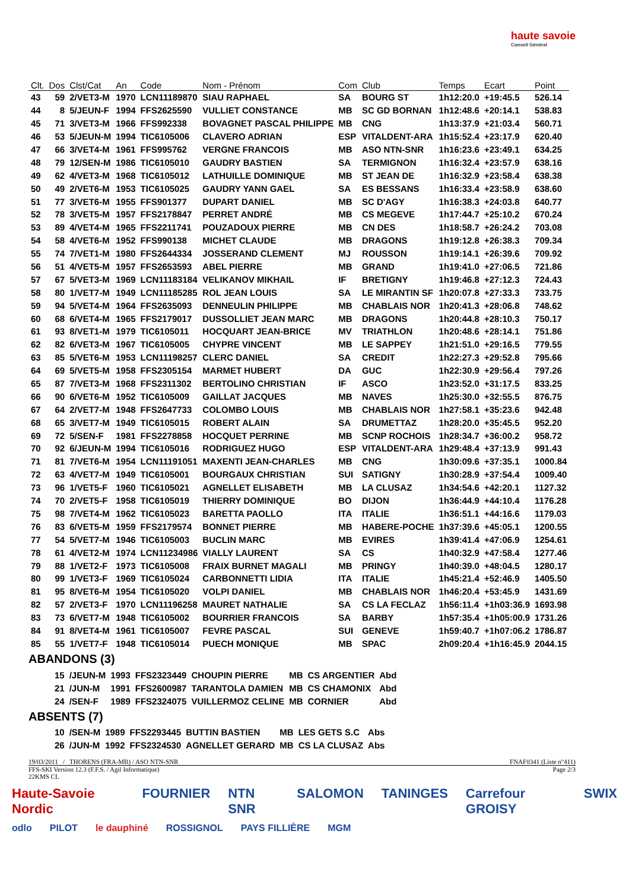haute savoie
Conseil Général
| Clt. | Dos | Clst/Cat | An | Code | Nom - Prénom | Com | Club | Temps | Ecart | Point |
| --- | --- | --- | --- | --- | --- | --- | --- | --- | --- | --- |
| 43 | 59 | 2/VET3-M | 1970 | LCN11189870 | SIAU RAPHAEL | SA | BOURG ST | 1h12:20.0 | +19:45.5 | 526.14 |
| 44 | 8 | 5/JEUN-F | 1994 | FFS2625590 | VULLIET CONSTANCE | MB | SC GD BORNAN | 1h12:48.6 | +20:14.1 | 538.83 |
| 45 | 71 | 3/VET3-M | 1966 | FFS992338 | BOVAGNET PASCAL PHILIPPE | MB | CNG | 1h13:37.9 | +21:03.4 | 560.71 |
| 46 | 53 | 5/JEUN-M | 1994 | TIC6105006 | CLAVERO ADRIAN | ESP | VITALDENT-ARA | 1h15:52.4 | +23:17.9 | 620.40 |
| 47 | 66 | 3/VET4-M | 1961 | FFS995762 | VERGNE FRANCOIS | MB | ASO NTN-SNR | 1h16:23.6 | +23:49.1 | 634.25 |
| 48 | 79 | 12/SEN-M | 1986 | TIC6105010 | GAUDRY BASTIEN | SA | TERMIGNON | 1h16:32.4 | +23:57.9 | 638.16 |
| 49 | 62 | 4/VET3-M | 1968 | TIC6105012 | LATHUILLE DOMINIQUE | MB | ST JEAN DE | 1h16:32.9 | +23:58.4 | 638.38 |
| 50 | 49 | 2/VET6-M | 1953 | TIC6105025 | GAUDRY YANN GAEL | SA | ES BESSANS | 1h16:33.4 | +23:58.9 | 638.60 |
| 51 | 77 | 3/VET6-M | 1955 | FFS901377 | DUPART DANIEL | MB | SC D'AGY | 1h16:38.3 | +24:03.8 | 640.77 |
| 52 | 78 | 3/VET5-M | 1957 | FFS2178847 | PERRET ANDRÉ | MB | CS MEGEVE | 1h17:44.7 | +25:10.2 | 670.24 |
| 53 | 89 | 4/VET4-M | 1965 | FFS2211741 | POUZADOUX PIERRE | MB | CN DES | 1h18:58.7 | +26:24.2 | 703.08 |
| 54 | 58 | 4/VET6-M | 1952 | FFS990138 | MICHET CLAUDE | MB | DRAGONS | 1h19:12.8 | +26:38.3 | 709.34 |
| 55 | 74 | 7/VET1-M | 1980 | FFS2644334 | JOSSERAND CLEMENT | MJ | ROUSSON | 1h19:14.1 | +26:39.6 | 709.92 |
| 56 | 51 | 4/VET5-M | 1957 | FFS2653593 | ABEL PIERRE | MB | GRAND | 1h19:41.0 | +27:06.5 | 721.86 |
| 57 | 67 | 5/VET3-M | 1969 | LCN11183184 | VELIKANOV MIKHAIL | IF | BRETIGNY | 1h19:46.8 | +27:12.3 | 724.43 |
| 58 | 80 | 1/VET7-M | 1949 | LCN11185285 | ROL JEAN LOUIS | SA | LE MIRANTIN SF | 1h20:07.8 | +27:33.3 | 733.75 |
| 59 | 94 | 5/VET4-M | 1964 | FFS2635093 | DENNEULIN PHILIPPE | MB | CHABLAIS NOR | 1h20:41.3 | +28:06.8 | 748.62 |
| 60 | 68 | 6/VET4-M | 1965 | FFS2179017 | DUSSOLLIET JEAN MARC | MB | DRAGONS | 1h20:44.8 | +28:10.3 | 750.17 |
| 61 | 93 | 8/VET1-M | 1979 | TIC6105011 | HOCQUART JEAN-BRICE | MV | TRIATHLON | 1h20:48.6 | +28:14.1 | 751.86 |
| 62 | 82 | 6/VET3-M | 1967 | TIC6105005 | CHYPRE VINCENT | MB | LE SAPPEY | 1h21:51.0 | +29:16.5 | 779.55 |
| 63 | 85 | 5/VET6-M | 1953 | LCN11198257 | CLERC DANIEL | SA | CREDIT | 1h22:27.3 | +29:52.8 | 795.66 |
| 64 | 69 | 5/VET5-M | 1958 | FFS2305154 | MARMET HUBERT | DA | GUC | 1h22:30.9 | +29:56.4 | 797.26 |
| 65 | 87 | 7/VET3-M | 1968 | FFS2311302 | BERTOLINO CHRISTIAN | IF | ASCO | 1h23:52.0 | +31:17.5 | 833.25 |
| 66 | 90 | 6/VET6-M | 1952 | TIC6105009 | GAILLAT JACQUES | MB | NAVES | 1h25:30.0 | +32:55.5 | 876.75 |
| 67 | 64 | 2/VET7-M | 1948 | FFS2647733 | COLOMBO LOUIS | MB | CHABLAIS NOR | 1h27:58.1 | +35:23.6 | 942.48 |
| 68 | 65 | 3/VET7-M | 1949 | TIC6105015 | ROBERT ALAIN | SA | DRUMETTAZ | 1h28:20.0 | +35:45.5 | 952.20 |
| 69 | 72 | 5/SEN-F | 1981 | FFS2278858 | HOCQUET PERRINE | MB | SCNP ROCHOIS | 1h28:34.7 | +36:00.2 | 958.72 |
| 70 | 92 | 6/JEUN-M | 1994 | TIC6105016 | RODRIGUEZ HUGO | ESP | VITALDENT-ARA | 1h29:48.4 | +37:13.9 | 991.43 |
| 71 | 81 | 7/VET6-M | 1954 | LCN11191051 | MAXENTI JEAN-CHARLES | MB | CNG | 1h30:09.6 | +37:35.1 | 1000.84 |
| 72 | 63 | 4/VET7-M | 1949 | TIC6105001 | BOURGAUX CHRISTIAN | SUI | SATIGNY | 1h30:28.9 | +37:54.4 | 1009.40 |
| 73 | 96 | 1/VET5-F | 1960 | TIC6105021 | AGNELLET ELISABETH | MB | LA CLUSAZ | 1h34:54.6 | +42:20.1 | 1127.32 |
| 74 | 70 | 2/VET5-F | 1958 | TIC6105019 | THIERRY DOMINIQUE | BO | DIJON | 1h36:44.9 | +44:10.4 | 1176.28 |
| 75 | 98 | 7/VET4-M | 1962 | TIC6105023 | BARETTA PAOLLO | ITA | ITALIE | 1h36:51.1 | +44:16.6 | 1179.03 |
| 76 | 83 | 6/VET5-M | 1959 | FFS2179574 | BONNET PIERRE | MB | HABERE-POCHE | 1h37:39.6 | +45:05.1 | 1200.55 |
| 77 | 54 | 5/VET7-M | 1946 | TIC6105003 | BUCLIN MARC | MB | EVIRES | 1h39:41.4 | +47:06.9 | 1254.61 |
| 78 | 61 | 4/VET2-M | 1974 | LCN11234986 | VIALLY LAURENT | SA | CS | 1h40:32.9 | +47:58.4 | 1277.46 |
| 79 | 88 | 1/VET2-F | 1973 | TIC6105008 | FRAIX BURNET MAGALI | MB | PRINGY | 1h40:39.0 | +48:04.5 | 1280.17 |
| 80 | 99 | 1/VET3-F | 1969 | TIC6105024 | CARBONNETTI LIDIA | ITA | ITALIE | 1h45:21.4 | +52:46.9 | 1405.50 |
| 81 | 95 | 8/VET6-M | 1954 | TIC6105020 | VOLPI DANIEL | MB | CHABLAIS NOR | 1h46:20.4 | +53:45.9 | 1431.69 |
| 82 | 57 | 2/VET3-F | 1970 | LCN11196258 | MAURET NATHALIE | SA | CS LA FECLAZ | 1h56:11.4 | +1h03:36.9 | 1693.98 |
| 83 | 73 | 6/VET7-M | 1948 | TIC6105002 | BOURRIER FRANCOIS | SA | BARBY | 1h57:35.4 | +1h05:00.9 | 1731.26 |
| 84 | 91 | 8/VET4-M | 1961 | TIC6105007 | FEVRE PASCAL | SUI | GENEVE | 1h59:40.7 | +1h07:06.2 | 1786.87 |
| 85 | 55 | 1/VET7-F | 1948 | TIC6105014 | PUECH MONIQUE | MB | SPAC | 2h09:20.4 | +1h16:45.9 | 2044.15 |
ABANDONS (3)
| | 15 | /JEUN-M | 1993 | FFS2323449 | CHOUPIN PIERRE | MB | CS ARGENTIER | Abd |
| | 21 | /JUN-M | 1991 | FFS2600987 | TARANTOLA DAMIEN | MB | CS CHAMONIX | Abd |
| | 24 | /SEN-F | 1989 | FFS2324075 | VUILLERMOZ CELINE | MB | CORNIER | Abd |
ABSENTS (7)
| | 10 | /SEN-M | 1989 | FFS2293445 | BUTTIN BASTIEN | MB | LES GETS S.C | Abs |
| | 26 | /JUN-M | 1992 | FFS2324530 | AGNELLET GERARD | MB | CS LA CLUSAZ | Abs |
19/03/2011 / THORENS (FRA-MB) / ASO NTN-SNR FNAF0341 (Liste n°411)
FFS-SKI Version 12.3 (F.F.S. / Agil Informatique)
22KMS CL Page 2/3
Haute-Savoie Nordic FOURNIER NTN SNR SALOMON TANINGES Carrefour GROISY SWIX
odlo PILOT le dauphiné ROSSIGNOL PAYS FILLIÈRE MGM